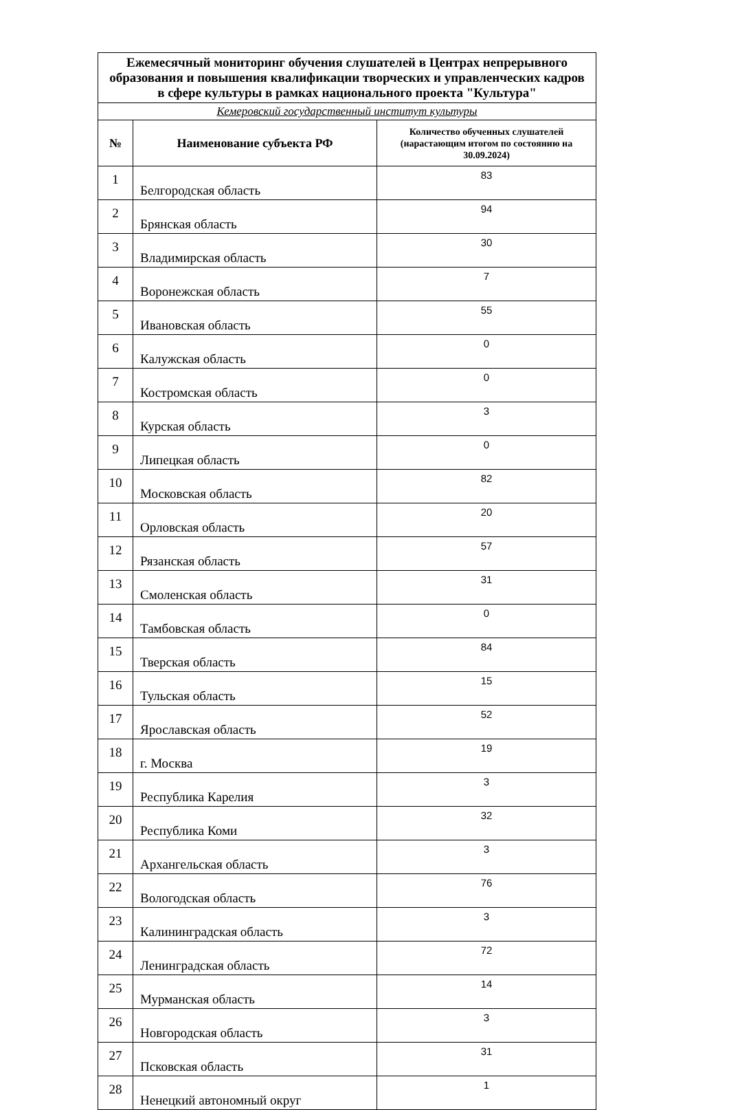| Ежемесячный мониторинг обучения слушателей в Центрах непрерывного образования и повышения квалификации творческих и управленческих кадров в сфере культуры в рамках национального проекта "Культура" | | |
| Кемеровский государственный институт культуры | | |
| № | Наименование субъекта РФ | Количество обученных слушателей (нарастающим итогом по состоянию на 30.09.2024) |
| 1 | Белгородская область | 83 |
| 2 | Брянская область | 94 |
| 3 | Владимирская область | 30 |
| 4 | Воронежская область | 7 |
| 5 | Ивановская область | 55 |
| 6 | Калужская область | 0 |
| 7 | Костромская область | 0 |
| 8 | Курская область | 3 |
| 9 | Липецкая область | 0 |
| 10 | Московская область | 82 |
| 11 | Орловская область | 20 |
| 12 | Рязанская область | 57 |
| 13 | Смоленская область | 31 |
| 14 | Тамбовская область | 0 |
| 15 | Тверская область | 84 |
| 16 | Тульская область | 15 |
| 17 | Ярославская область | 52 |
| 18 | г. Москва | 19 |
| 19 | Республика Карелия | 3 |
| 20 | Республика Коми | 32 |
| 21 | Архангельская область | 3 |
| 22 | Вологодская область | 76 |
| 23 | Калининградская область | 3 |
| 24 | Ленинградская область | 72 |
| 25 | Мурманская область | 14 |
| 26 | Новгородская область | 3 |
| 27 | Псковская область | 31 |
| 28 | Ненецкий автономный округ | 1 |